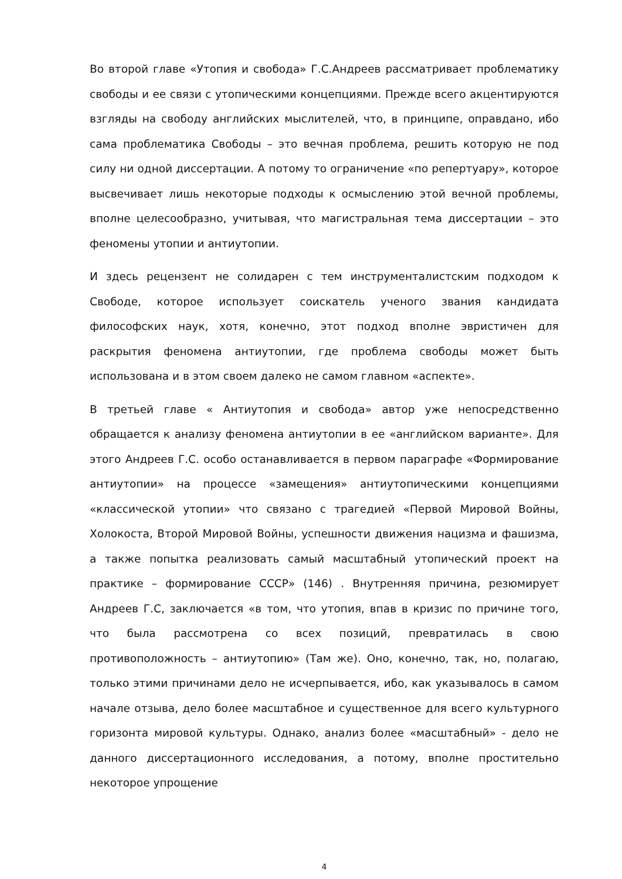Во второй главе «Утопия и свобода» Г.С.Андреев рассматривает проблематику свободы и ее связи с утопическими концепциями. Прежде всего акцентируются взгляды на свободу английских мыслителей, что, в принципе, оправдано, ибо сама проблематика Свободы – это вечная проблема, решить которую не под силу ни одной диссертации. А потому то ограничение «по репертуару», которое высвечивает лишь некоторые подходы к осмыслению этой вечной проблемы, вполне целесообразно, учитывая, что магистральная тема диссертации – это феномены утопии и антиутопии.
И здесь рецензент не солидарен с тем инструменталистским подходом к Свободе, которое использует соискатель ученого звания кандидата философских наук, хотя, конечно, этот подход вполне эвристичен для раскрытия феномена антиутопии, где проблема свободы может быть использована и в этом своем далеко не самом главном «аспекте».
В третьей главе « Антиутопия и свобода» автор уже непосредственно обращается к анализу феномена антиутопии в ее «английском варианте». Для этого Андреев Г.С. особо останавливается в первом параграфе «Формирование антиутопии» на процессе «замещения» антиутопическими концепциями «классической утопии» что связано с трагедией «Первой Мировой Войны, Холокоста, Второй Мировой Войны, успешности движения нацизма и фашизма, а также попытка реализовать самый масштабный утопический проект на практике – формирование СССР» (146) . Внутренняя причина, резюмирует Андреев Г.С, заключается «в том, что утопия, впав в кризис по причине того, что была рассмотрена со всех позиций, превратилась в свою противоположность – антиутопию» (Там же). Оно, конечно, так, но, полагаю, только этими причинами дело не исчерпывается, ибо, как указывалось в самом начале отзыва, дело более масштабное и существенное для всего культурного горизонта мировой культуры. Однако, анализ более «масштабный» - дело не данного диссертационного исследования, а потому, вполне простительно некоторое упрощение
4